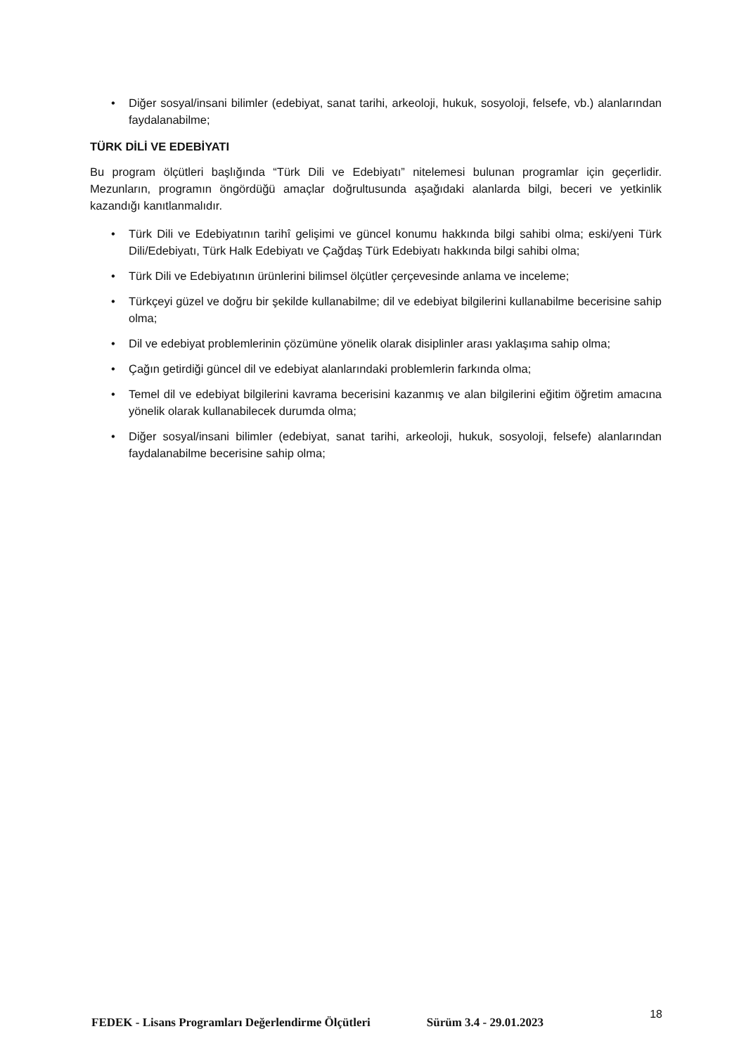• Diğer sosyal/insani bilimler (edebiyat, sanat tarihi, arkeoloji, hukuk, sosyoloji, felsefe, vb.) alanlarından faydalanabilme;
TÜRK DİLİ VE EDEBİYATI
Bu program ölçütleri başlığında “Türk Dili ve Edebiyatı” nitelemesi bulunan programlar için geçerlidir. Mezunların, programın öngördüğü amaçlar doğrultusunda aşağıdaki alanlarda bilgi, beceri ve yetkinlik kazandığı kanıtlanmalıdır.
• Türk Dili ve Edebiyatının tarihî gelişimi ve güncel konumu hakkında bilgi sahibi olma; eski/yeni Türk Dili/Edebiyatı, Türk Halk Edebiyatı ve Çağdaş Türk Edebiyatı hakkında bilgi sahibi olma;
• Türk Dili ve Edebiyatının ürünlerini bilimsel ölçütler çerçevesinde anlama ve inceleme;
• Türkçeyi güzel ve doğru bir şekilde kullanabilme; dil ve edebiyat bilgilerini kullanabilme becerisine sahip olma;
• Dil ve edebiyat problemlerinin çözümüne yönelik olarak disiplinler arası yaklaşıma sahip olma;
• Çağın getirdiği güncel dil ve edebiyat alanlarındaki problemlerin farkında olma;
• Temel dil ve edebiyat bilgilerini kavrama becerisini kazanmış ve alan bilgilerini eğitim öğretim amacına yönelik olarak kullanabilecek durumda olma;
• Diğer sosyal/insani bilimler (edebiyat, sanat tarihi, arkeoloji, hukuk, sosyoloji, felsefe) alanlarından faydalanabilme becerisine sahip olma;
FEDEK - Lisans Programları Değerlendirme Ölçütleri Sürüm 3.4 - 29.01.2023 18